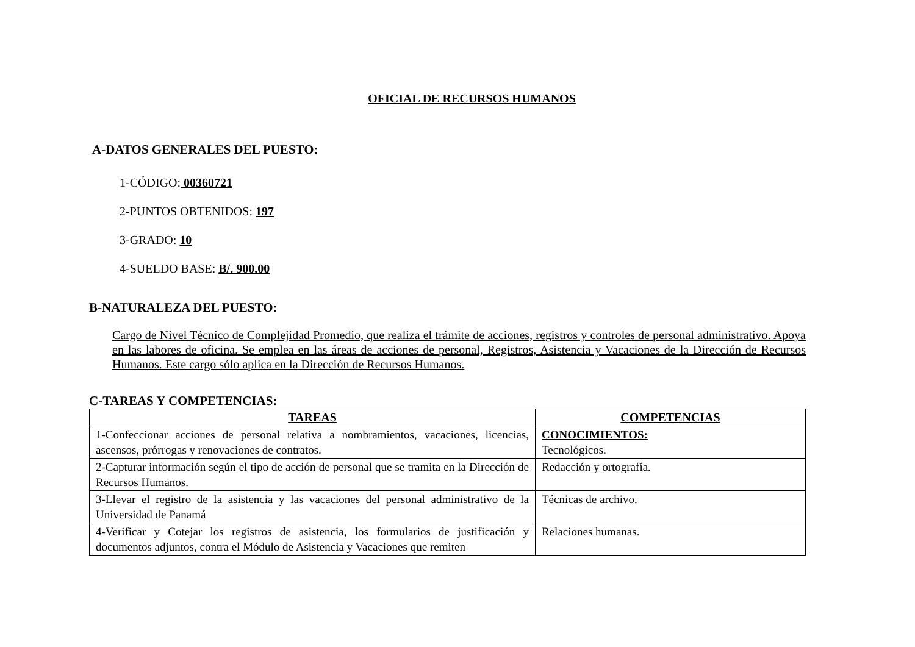OFICIAL DE RECURSOS HUMANOS
A-DATOS GENERALES DEL PUESTO:
1-CÓDIGO: 00360721
2-PUNTOS OBTENIDOS: 197
3-GRADO: 10
4-SUELDO BASE: B/. 900.00
B-NATURALEZA DEL PUESTO:
Cargo de Nivel Técnico de Complejidad Promedio, que realiza el trámite de acciones, registros y controles de personal administrativo. Apoya en las labores de oficina. Se emplea en las áreas de acciones de personal, Registros, Asistencia y Vacaciones de la Dirección de Recursos Humanos. Este cargo sólo aplica en la Dirección de Recursos Humanos.
C-TAREAS Y COMPETENCIAS:
| TAREAS | COMPETENCIAS |
| --- | --- |
| 1-Confeccionar acciones de personal relativa a nombramientos, vacaciones, licencias, ascensos, prórrogas y renovaciones de contratos. | CONOCIMIENTOS: Tecnológicos. |
| 2-Capturar información según el tipo de acción de personal que se tramita en la Dirección de Recursos Humanos. | Redacción y ortografía. |
| 3-Llevar el registro de la asistencia y las vacaciones del personal administrativo de la Universidad de Panamá | Técnicas de archivo. |
| 4-Verificar y Cotejar los registros de asistencia, los formularios de justificación y documentos adjuntos, contra el Módulo de Asistencia y Vacaciones que remiten | Relaciones humanas. |